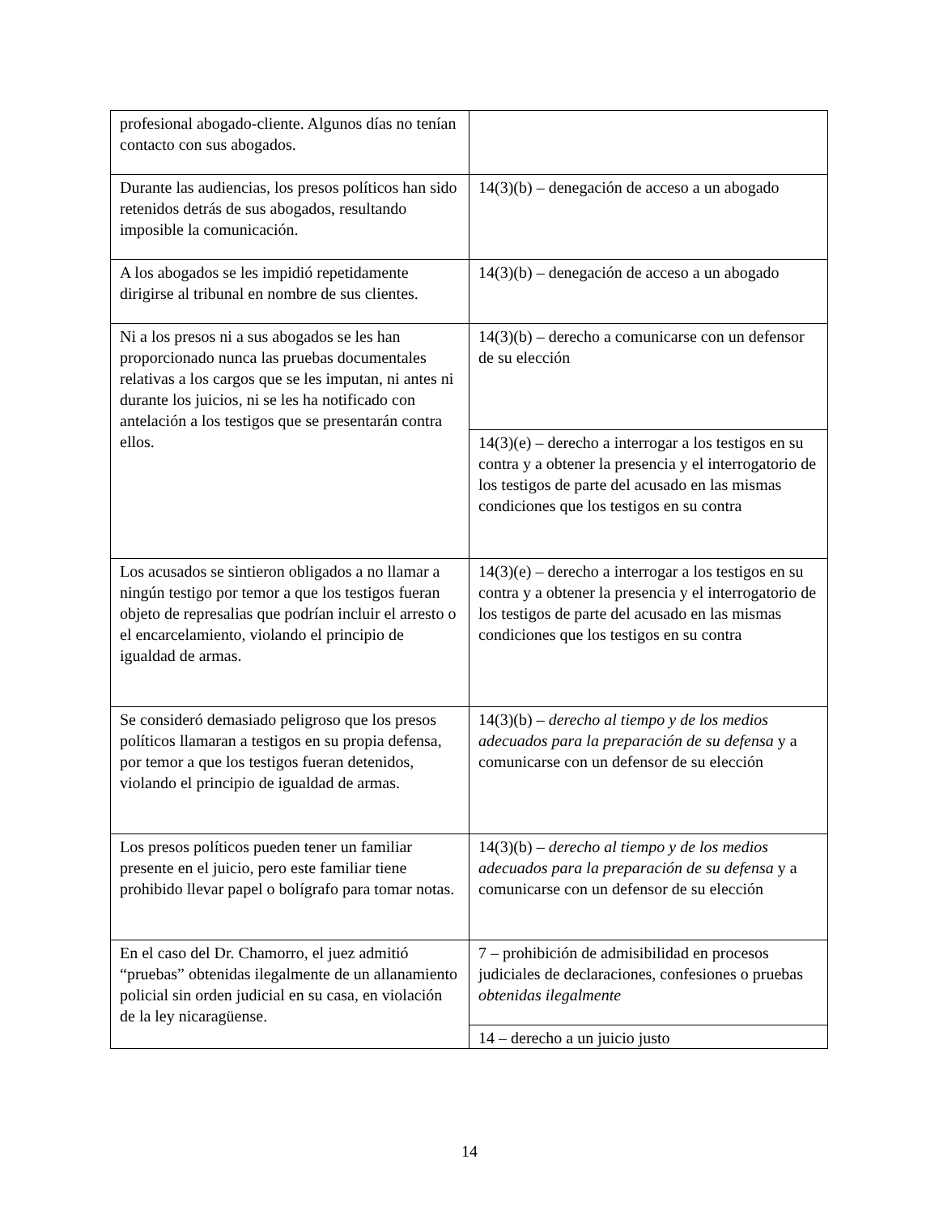| profesional abogado-cliente. Algunos días no tenían contacto con sus abogados. | |
| Durante las audiencias, los presos políticos han sido retenidos detrás de sus abogados, resultando imposible la comunicación. | 14(3)(b) – denegación de acceso a un abogado |
| A los abogados se les impidió repetidamente dirigirse al tribunal en nombre de sus clientes. | 14(3)(b) – denegación de acceso a un abogado |
| Ni a los presos ni a sus abogados se les han proporcionado nunca las pruebas documentales relativas a los cargos que se les imputan, ni antes ni durante los juicios, ni se les ha notificado con antelación a los testigos que se presentarán contra ellos. | 14(3)(b) – derecho a comunicarse con un defensor de su elección |
| | 14(3)(e) – derecho a interrogar a los testigos en su contra y a obtener la presencia y el interrogatorio de los testigos de parte del acusado en las mismas condiciones que los testigos en su contra |
| Los acusados se sintieron obligados a no llamar a ningún testigo por temor a que los testigos fueran objeto de represalias que podrían incluir el arresto o el encarcelamiento, violando el principio de igualdad de armas. | 14(3)(e) – derecho a interrogar a los testigos en su contra y a obtener la presencia y el interrogatorio de los testigos de parte del acusado en las mismas condiciones que los testigos en su contra |
| Se consideró demasiado peligroso que los presos políticos llamaran a testigos en su propia defensa, por temor a que los testigos fueran detenidos, violando el principio de igualdad de armas. | 14(3)(b) – derecho al tiempo y de los medios adecuados para la preparación de su defensa y a comunicarse con un defensor de su elección |
| Los presos políticos pueden tener un familiar presente en el juicio, pero este familiar tiene prohibido llevar papel o bolígrafo para tomar notas. | 14(3)(b) – derecho al tiempo y de los medios adecuados para la preparación de su defensa y a comunicarse con un defensor de su elección |
| En el caso del Dr. Chamorro, el juez admitió “pruebas” obtenidas ilegalmente de un allanamiento policial sin orden judicial en su casa, en violación de la ley nicaragüense. | 7 – prohibición de admisibilidad en procesos judiciales de declaraciones, confesiones o pruebas obtenidas ilegalmente |
| | 14 – derecho a un juicio justo |
14